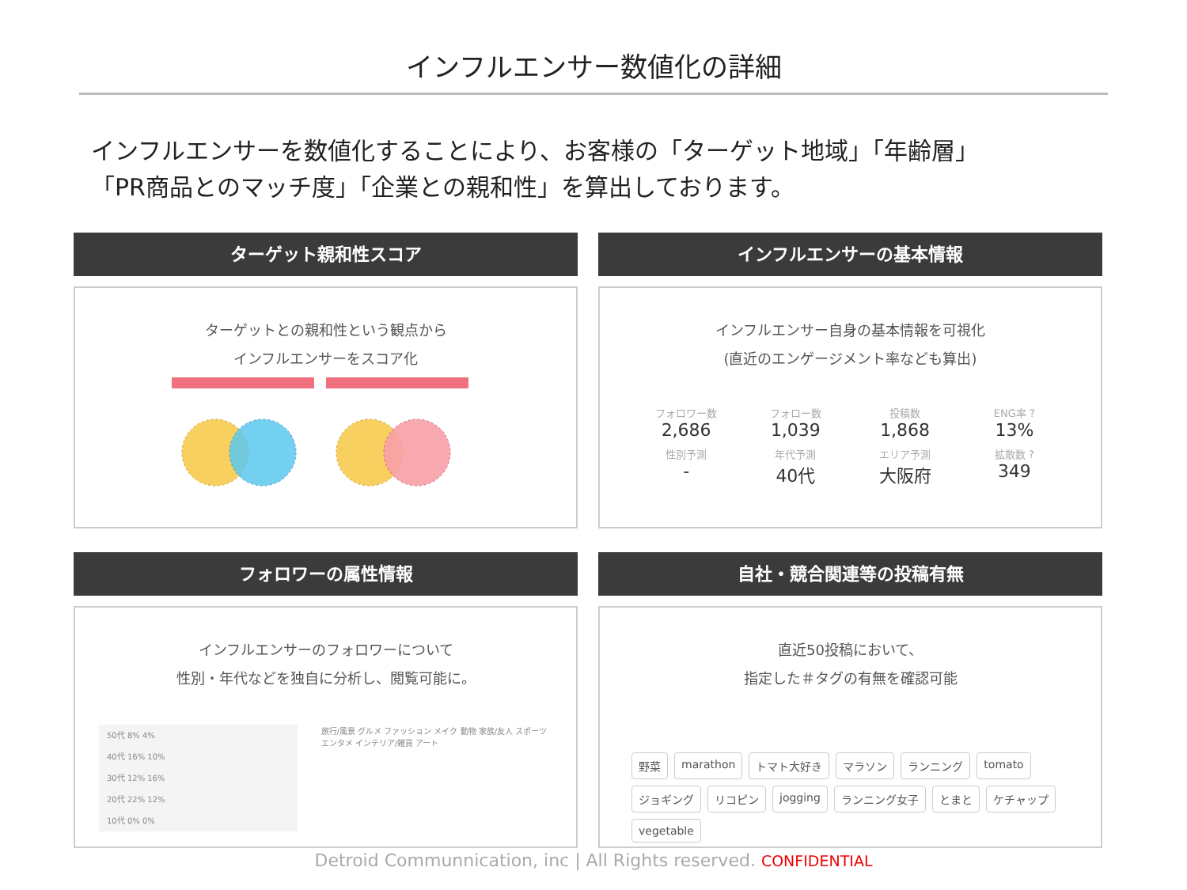インフルエンサー数値化の詳細
インフルエンサーを数値化することにより、お客様の「ターゲット地域」「年齢層」
「PR商品とのマッチ度」「企業との親和性」を算出しております。
ターゲット親和性スコア
ターゲットとの親和性という観点から
インフルエンサーをスコア化
インフルエンサーの基本情報
インフルエンサー自身の基本情報を可視化
(直近のエンゲージメント率なども算出)
フォロワー数
2,686
フォロー数
1,039
投稿数
1,868
ENG率 ?
13%
性別予測
-
年代予測
40代
エリア予測
大阪府
拡散数 ?
349
フォロワーの属性情報
インフルエンサーのフォロワーについて
性別・年代などを独自に分析し、閲覧可能に。
50代 8% 4%
40代 16% 10%
30代 12% 16%
20代 22% 12%
10代 0% 0%
旅行/風景 グルメ ファッション メイク 動物 家族/友人 スポーツ エンタメ インテリア/雑貨 アート
自社・競合関連等の投稿有無
直近50投稿において、
指定した＃タグの有無を確認可能
野菜 marathon トマト大好き マラソン ランニング tomato ジョギング リコピン jogging ランニング女子 とまと ケチャップ vegetable
Detroid Communnication, inc | All Rights reserved. CONFIDENTIAL